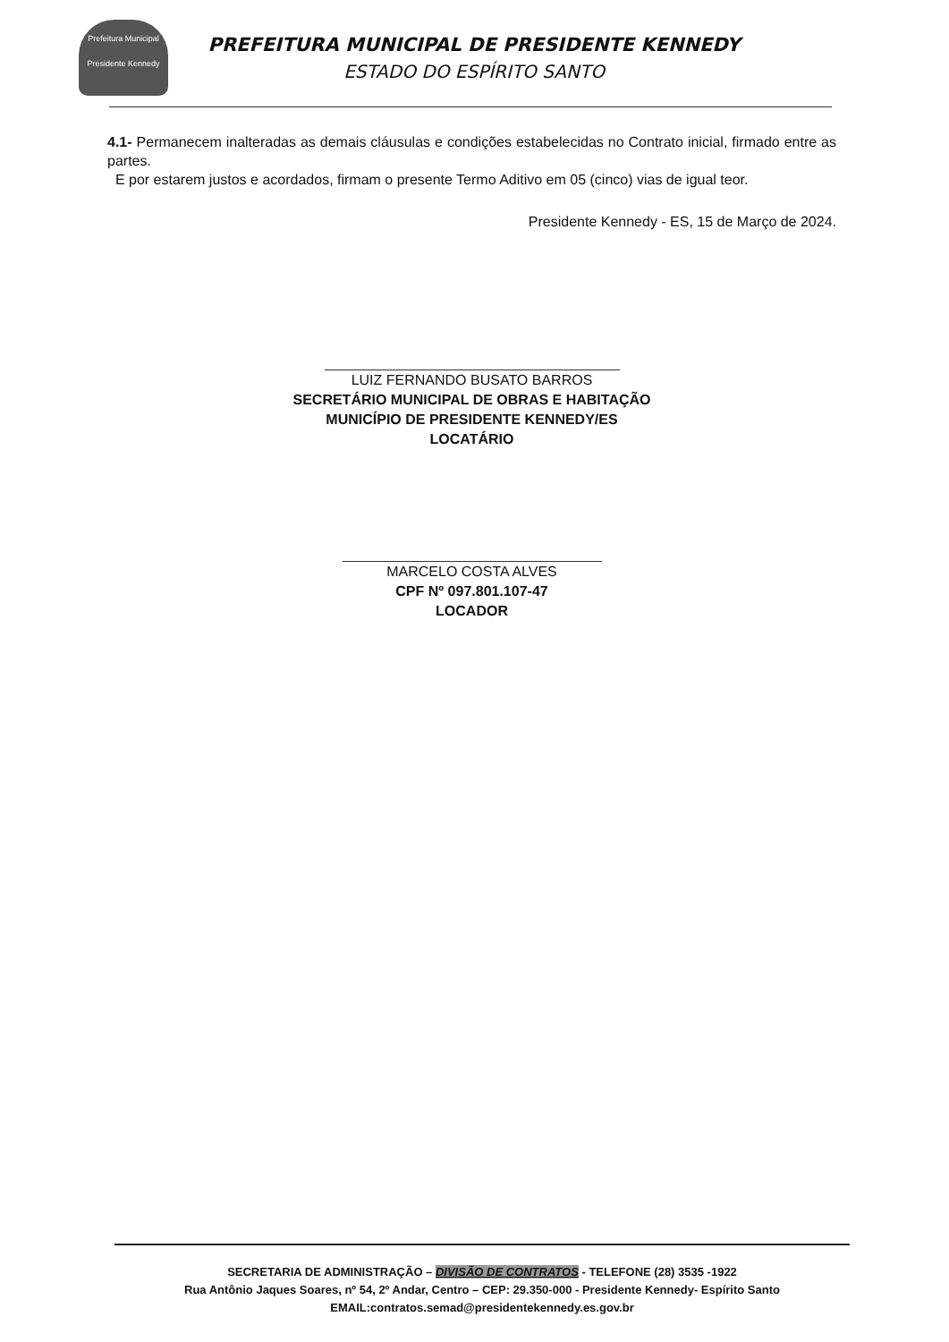Prefeitura Municipal
Presidente Kennedy
PREFEITURA MUNICIPAL DE PRESIDENTE KENNEDY
ESTADO DO ESPÍRITO SANTO
4.1- Permanecem inalteradas as demais cláusulas e condições estabelecidas no Contrato inicial, firmado entre as partes.
E por estarem justos e acordados, firmam o presente Termo Aditivo em 05 (cinco) vias de igual teor.
Presidente Kennedy - ES, 15 de Março de 2024.
LUIZ FERNANDO BUSATO BARROS
SECRETÁRIO MUNICIPAL DE OBRAS E HABITAÇÃO
MUNICÍPIO DE PRESIDENTE KENNEDY/ES
LOCATÁRIO
MARCELO COSTA ALVES
CPF Nº 097.801.107-47
LOCADOR
SECRETARIA DE ADMINISTRAÇÃO – DIVISÃO DE CONTRATOS - TELEFONE (28) 3535 -1922
Rua Antônio Jaques Soares, nº 54, 2º Andar, Centro – CEP: 29.350-000 - Presidente Kennedy- Espírito Santo
EMAIL:contratos.semad@presidentekennedy.es.gov.br